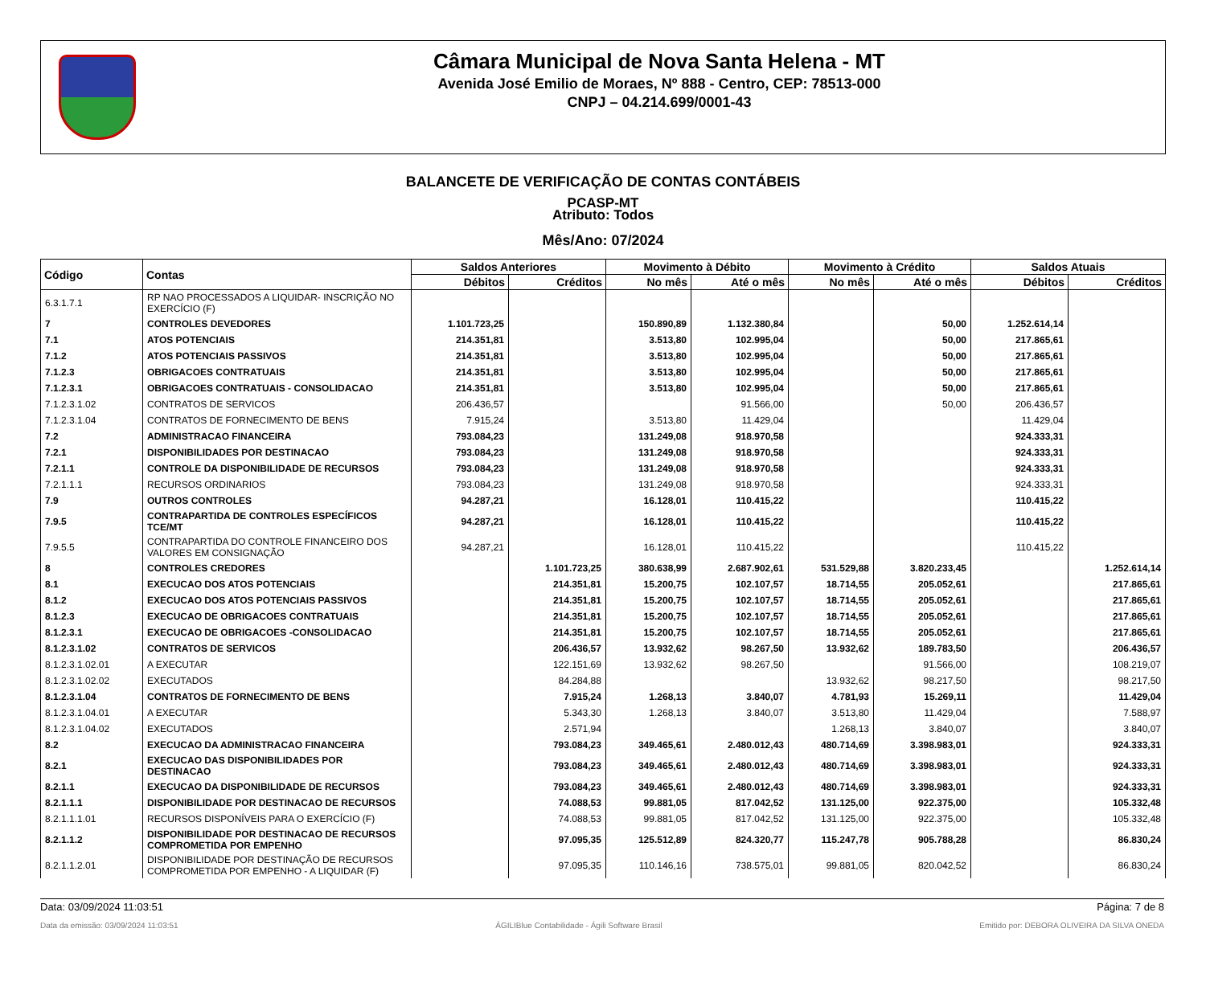Câmara Municipal de Nova Santa Helena - MT
Avenida José Emilio de Moraes, Nº 888 - Centro, CEP: 78513-000
CNPJ – 04.214.699/0001-43
BALANCETE DE VERIFICAÇÃO DE CONTAS CONTÁBEIS
PCASP-MT
Atributo: Todos
Mês/Ano: 07/2024
| Código | Contas | Saldos Anteriores | | Movimento à Débito | | Movimento à Crédito | | Saldos Atuais | |
| --- | --- | --- | --- | --- | --- | --- | --- | --- | --- |
| | | Débitos | Créditos | No mês | Até o mês | No mês | Até o mês | Débitos | Créditos |
| 6.3.1.7.1 | RP NAO PROCESSADOS A LIQUIDAR- INSCRIÇÃO NO EXERCÍCIO (F) | | | | | | | | |
| 7 | CONTROLES DEVEDORES | 1.101.723,25 | | 150.890,89 | 1.132.380,84 | | 50,00 | 1.252.614,14 | |
| 7.1 | ATOS POTENCIAIS | 214.351,81 | | 3.513,80 | 102.995,04 | | 50,00 | 217.865,61 | |
| 7.1.2 | ATOS POTENCIAIS PASSIVOS | 214.351,81 | | 3.513,80 | 102.995,04 | | 50,00 | 217.865,61 | |
| 7.1.2.3 | OBRIGACOES CONTRATUAIS | 214.351,81 | | 3.513,80 | 102.995,04 | | 50,00 | 217.865,61 | |
| 7.1.2.3.1 | OBRIGACOES CONTRATUAIS - CONSOLIDACAO | 214.351,81 | | 3.513,80 | 102.995,04 | | 50,00 | 217.865,61 | |
| 7.1.2.3.1.02 | CONTRATOS DE SERVICOS | 206.436,57 | | | 91.566,00 | | 50,00 | 206.436,57 | |
| 7.1.2.3.1.04 | CONTRATOS DE FORNECIMENTO DE BENS | 7.915,24 | | 3.513,80 | 11.429,04 | | | 11.429,04 | |
| 7.2 | ADMINISTRACAO FINANCEIRA | 793.084,23 | | 131.249,08 | 918.970,58 | | | 924.333,31 | |
| 7.2.1 | DISPONIBILIDADES POR DESTINACAO | 793.084,23 | | 131.249,08 | 918.970,58 | | | 924.333,31 | |
| 7.2.1.1 | CONTROLE DA DISPONIBILIDADE DE RECURSOS | 793.084,23 | | 131.249,08 | 918.970,58 | | | 924.333,31 | |
| 7.2.1.1.1 | RECURSOS ORDINARIOS | 793.084,23 | | 131.249,08 | 918.970,58 | | | 924.333,31 | |
| 7.9 | OUTROS CONTROLES | 94.287,21 | | 16.128,01 | 110.415,22 | | | 110.415,22 | |
| 7.9.5 | CONTRAPARTIDA DE CONTROLES ESPECÍFICOS TCE/MT | 94.287,21 | | 16.128,01 | 110.415,22 | | | 110.415,22 | |
| 7.9.5.5 | CONTRAPARTIDA DO CONTROLE FINANCEIRO DOS VALORES EM CONSIGNAÇÃO | 94.287,21 | | 16.128,01 | 110.415,22 | | | 110.415,22 | |
| 8 | CONTROLES CREDORES | | 1.101.723,25 | 380.638,99 | 2.687.902,61 | 531.529,88 | 3.820.233,45 | | 1.252.614,14 |
| 8.1 | EXECUCAO DOS ATOS POTENCIAIS | | 214.351,81 | 15.200,75 | 102.107,57 | 18.714,55 | 205.052,61 | | 217.865,61 |
| 8.1.2 | EXECUCAO DOS ATOS POTENCIAIS PASSIVOS | | 214.351,81 | 15.200,75 | 102.107,57 | 18.714,55 | 205.052,61 | | 217.865,61 |
| 8.1.2.3 | EXECUCAO DE OBRIGACOES CONTRATUAIS | | 214.351,81 | 15.200,75 | 102.107,57 | 18.714,55 | 205.052,61 | | 217.865,61 |
| 8.1.2.3.1 | EXECUCAO DE OBRIGACOES -CONSOLIDACAO | | 214.351,81 | 15.200,75 | 102.107,57 | 18.714,55 | 205.052,61 | | 217.865,61 |
| 8.1.2.3.1.02 | CONTRATOS DE SERVICOS | | 206.436,57 | 13.932,62 | 98.267,50 | 13.932,62 | 189.783,50 | | 206.436,57 |
| 8.1.2.3.1.02.01 | A EXECUTAR | | 122.151,69 | 13.932,62 | 98.267,50 | | 91.566,00 | | 108.219,07 |
| 8.1.2.3.1.02.02 | EXECUTADOS | | 84.284,88 | | | 13.932,62 | 98.217,50 | | 98.217,50 |
| 8.1.2.3.1.04 | CONTRATOS DE FORNECIMENTO DE BENS | | 7.915,24 | 1.268,13 | 3.840,07 | 4.781,93 | 15.269,11 | | 11.429,04 |
| 8.1.2.3.1.04.01 | A EXECUTAR | | 5.343,30 | 1.268,13 | 3.840,07 | 3.513,80 | 11.429,04 | | 7.588,97 |
| 8.1.2.3.1.04.02 | EXECUTADOS | | 2.571,94 | | | 1.268,13 | 3.840,07 | | 3.840,07 |
| 8.2 | EXECUCAO DA ADMINISTRACAO FINANCEIRA | | 793.084,23 | 349.465,61 | 2.480.012,43 | 480.714,69 | 3.398.983,01 | | 924.333,31 |
| 8.2.1 | EXECUCAO DAS DISPONIBILIDADES POR DESTINACAO | | 793.084,23 | 349.465,61 | 2.480.012,43 | 480.714,69 | 3.398.983,01 | | 924.333,31 |
| 8.2.1.1 | EXECUCAO DA DISPONIBILIDADE DE RECURSOS | | 793.084,23 | 349.465,61 | 2.480.012,43 | 480.714,69 | 3.398.983,01 | | 924.333,31 |
| 8.2.1.1.1 | DISPONIBILIDADE POR DESTINACAO DE RECURSOS | | 74.088,53 | 99.881,05 | 817.042,52 | 131.125,00 | 922.375,00 | | 105.332,48 |
| 8.2.1.1.1.01 | RECURSOS DISPONÍVEIS PARA O EXERCÍCIO (F) | | 74.088,53 | 99.881,05 | 817.042,52 | 131.125,00 | 922.375,00 | | 105.332,48 |
| 8.2.1.1.2 | DISPONIBILIDADE POR DESTINACAO DE RECURSOS COMPROMETIDA POR EMPENHO | | 97.095,35 | 125.512,89 | 824.320,77 | 115.247,78 | 905.788,28 | | 86.830,24 |
| 8.2.1.1.2.01 | DISPONIBILIDADE POR DESTINAÇÃO DE RECURSOS COMPROMETIDA POR EMPENHO - A LIQUIDAR (F) | | 97.095,35 | 110.146,16 | 738.575,01 | 99.881,05 | 820.042,52 | | 86.830,24 |
Data: 03/09/2024 11:03:51 Página: 7 de 8
Data da emissão: 03/09/2024 11:03:51 ÁGILIBlue Contabilidade - Ágili Software Brasil Emitido por: DEBORA OLIVEIRA DA SILVA ONEDA